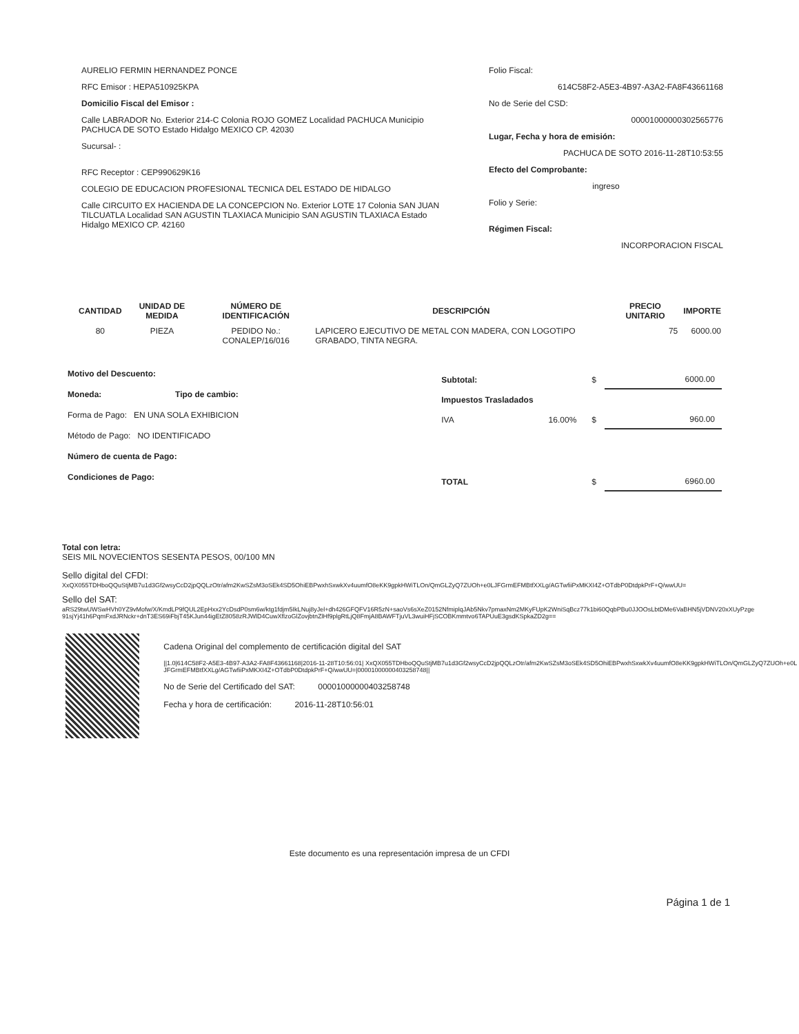AURELIO FERMIN HERNANDEZ PONCE
RFC Emisor : HEPA510925KPA
Domicilio Fiscal del Emisor :
Calle LABRADOR No. Exterior 214-C Colonia ROJO GOMEZ Localidad PACHUCA Municipio PACHUCA DE SOTO Estado Hidalgo MEXICO CP. 42030
Sucursal- :
RFC Receptor : CEP990629K16
COLEGIO DE EDUCACION PROFESIONAL TECNICA DEL ESTADO DE HIDALGO
Calle CIRCUITO EX HACIENDA DE LA CONCEPCION No. Exterior LOTE 17 Colonia SAN JUAN TILCUATLA Localidad SAN AGUSTIN TLAXIACA Municipio SAN AGUSTIN TLAXIACA Estado Hidalgo MEXICO CP. 42160
Folio Fiscal:
614C58F2-A5E3-4B97-A3A2-FA8F43661168
No de Serie del CSD:
00001000000302565776
Lugar, Fecha y hora de emisión:
PACHUCA DE SOTO 2016-11-28T10:53:55
Efecto del Comprobante:
ingreso
Folio y Serie:
Régimen Fiscal:
INCORPORACION FISCAL
| CANTIDAD | UNIDAD DE MEDIDA | NÚMERO DE IDENTIFICACIÓN | DESCRIPCIÓN | PRECIO UNITARIO | IMPORTE |
| --- | --- | --- | --- | --- | --- |
| 80 | PIEZA | PEDIDO No.: CONALEP/16/016 | LAPICERO EJECUTIVO DE METAL CON MADERA, CON LOGOTIPO GRABADO, TINTA NEGRA. | 75 | 6000.00 |
Motivo del Descuento:
Moneda: Tipo de cambio:
Forma de Pago: EN UNA SOLA EXHIBICION
Método de Pago: NO IDENTIFICADO
Número de cuenta de Pago:
Condiciones de Pago:
| Subtotal: | | $ | 6000.00 |
| Impuestos Trasladados | | | |
| IVA | 16.00% | $ | 960.00 |
| TOTAL | | $ | 6960.00 |
Total con letra:
SEIS MIL NOVECIENTOS SESENTA PESOS, 00/100 MN
Sello digital del CFDI:
XxQX055TDHboQQuStjMB7u1d3Gf2wsyCcD2jpQQLzOtr/afm2KwSZsM3oSEk4SD5OhiEBPwxhSxwkXv4uumfO8eKK9gpkHWiTLOn/QmGLZyQ7ZUOh+e0LJFGrmEFMBtfXXLg/AGTwfiiPxMKXI4Z+OTdbP0DtdpkPrF+Q/wwUU=
Sello del SAT:
aRS29twUWSwHVh0YZ9vMofw/X/KmdLP9fQUL2EpHxx2YcDsdP0sm6w/ktg1fdjm5IkLNuj8yJel+dh426GFQFV16R5zN+saoVs6sXeZ0152NfmiplqJAb5Nkv7pmaxNm2MKyFUpK2WniSqBcz77k1bi60QqbPBu0JJOOsLbtDMe6VaBHN5jVDNV20xXUyPzge91sjYj41h6PqmFxdJRNckr+dnT3ES69iFbjT45KJun44igEtZ8058zRJWlD4CuwXflzoGlZovjbtnZlHf9plgRtLjQ8FmjA8BAWFTjuVL3wuiHFjSCOBKmmtvo6TAPUuE3gsdKSpkaZD2g==
Cadena Original del complemento de certificación digital del SAT
||1.0|614C58F2-A5E3-4B97-A3A2-FA8F43661168|2016-11-28T10:56:01| XxQX055TDHboQQuStjMB7u1d3Gf2wsyCcD2jpQQLzOtr/afm2KwSZsM3oSEk4SD5OhiEBPwxhSxwkXv4uumfO8eKK9gpkHWiTLOn/QmGLZyQ7ZUOh+e0LJFGrmEFMBtfXXLg/AGTwfiiPxMKXI4Z+OTdbP0DtdpkPrF+Q/wwUU=|00001000000403258748||
No de Serie del Certificado del SAT: 00001000000403258748
Fecha y hora de certificación: 2016-11-28T10:56:01
Este documento es una representación impresa de un CFDI
Página 1 de 1